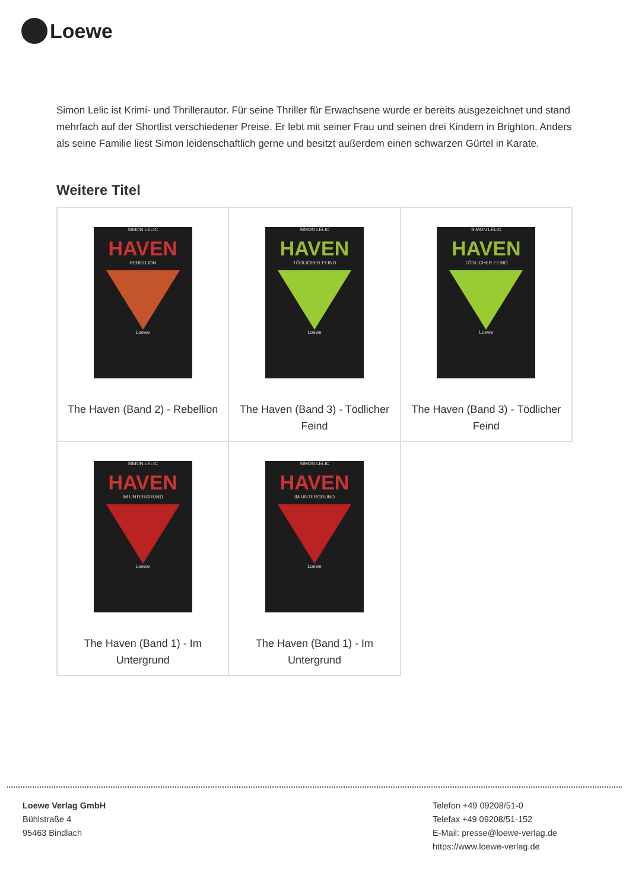Loewe
Simon Lelic ist Krimi- und Thrillerautor. Für seine Thriller für Erwachsene wurde er bereits ausgezeichnet und stand mehrfach auf der Shortlist verschiedener Preise. Er lebt mit seiner Frau und seinen drei Kindern in Brighton. Anders als seine Familie liest Simon leidenschaftlich gerne und besitzt außerdem einen schwarzen Gürtel in Karate.
Weitere Titel
| SIMON LELIC HAVEN REBELLION Loewe The Haven (Band 2) - Rebellion | SIMON LELIC HAVEN TÖDLICHER FEIND Loewe The Haven (Band 3) - Tödlicher Feind | SIMON LELIC HAVEN TÖDLICHER FEIND Loewe The Haven (Band 3) - Tödlicher Feind |
| SIMON LELIC HAVEN IM UNTERGRUND Loewe The Haven (Band 1) - Im Untergrund | SIMON LELIC HAVEN IM UNTERGRUND Loewe The Haven (Band 1) - Im Untergrund | |
Loewe Verlag GmbH
Bühlstraße 4
95463 Bindlach
Telefon +49 09208/51-0
Telefax +49 09208/51-152
E-Mail: presse@loewe-verlag.de
https://www.loewe-verlag.de